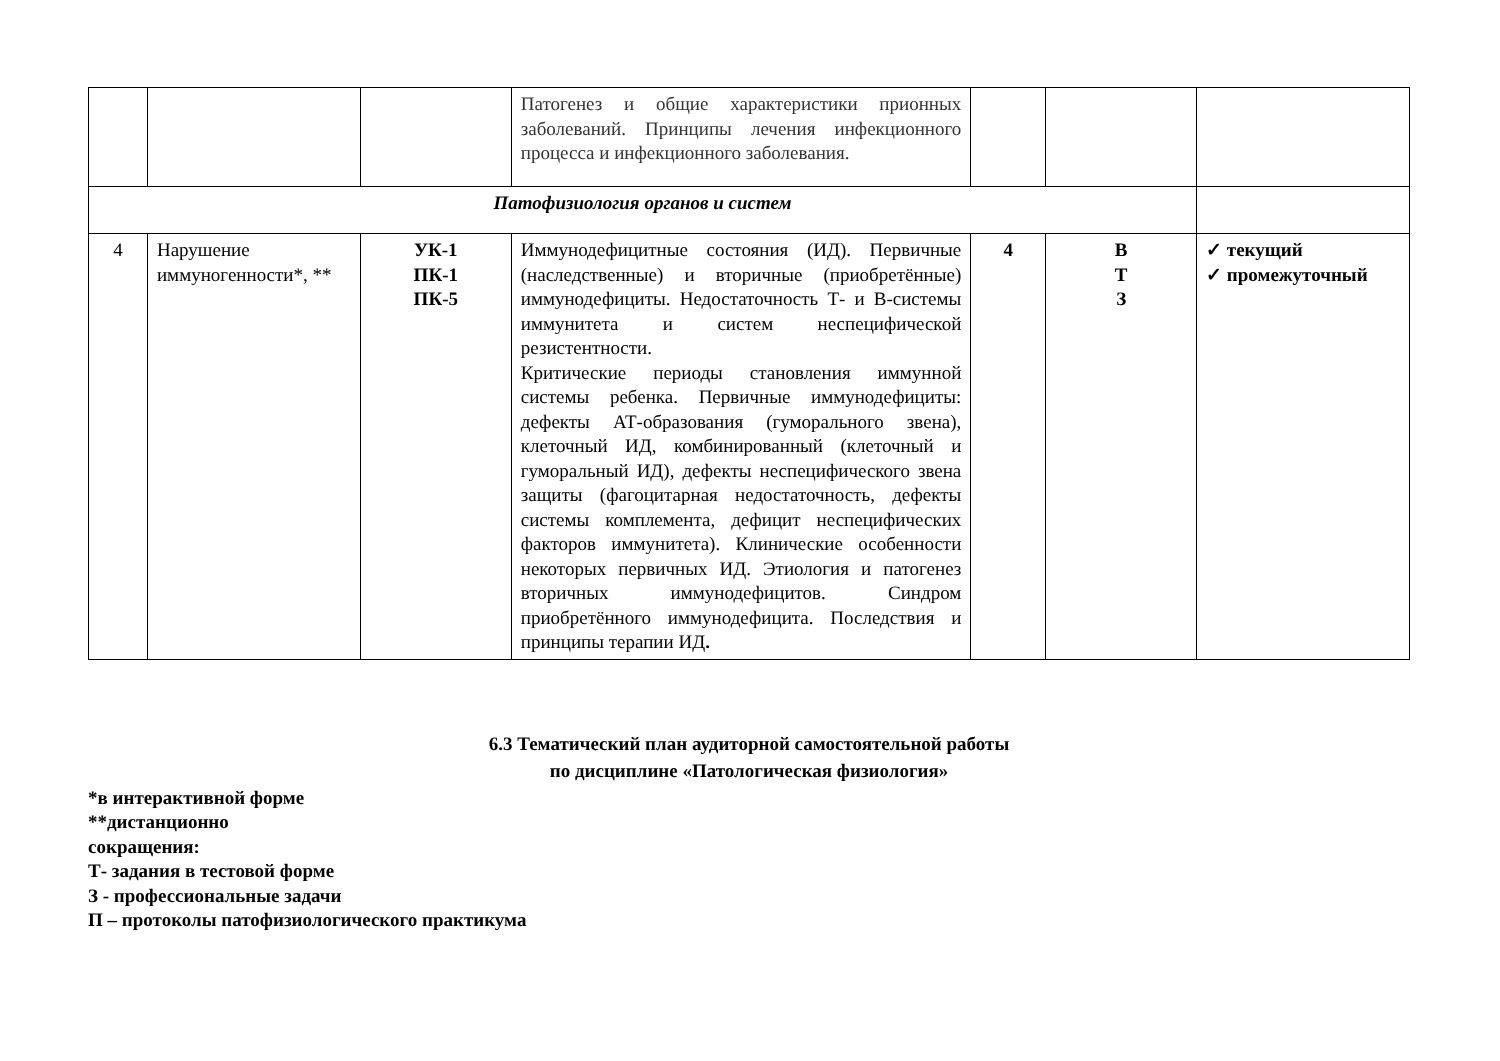| | | | Патогенез и общие характеристики прионных заболеваний. Принципы лечения инфекционного процесса и инфекционного заболевания. | | | |
| Патофизиология органов и систем | | | | | | |
| 4 | Нарушение иммуногенности*, ** | УК-1 ПК-1 ПК-5 | Иммунодефицитные состояния (ИД). Первичные (наследственные) и вторичные (приобретённые) иммунодефициты. Недостаточность Т- и В-системы иммунитета и систем неспецифической резистентности. Критические периоды становления иммунной системы ребенка. Первичные иммунодефициты: дефекты АТ-образования (гуморального звена), клеточный ИД, комбинированный (клеточный и гуморальный ИД), дефекты неспецифического звена защиты (фагоцитарная недостаточность, дефекты системы комплемента, дефицит неспецифических факторов иммунитета). Клинические особенности некоторых первичных ИД. Этиология и патогенез вторичных иммунодефицитов. Синдром приобретённого иммунодефицита. Последствия и принципы терапии ИД . | 4 | В Т З | ✓ текущий ✓ промежуточный |
6.3 Тематический план аудиторной самостоятельной работы
по дисциплине «Патологическая физиология»
*в интерактивной форме
**дистанционно
сокращения:
Т- задания в тестовой форме
З - профессиональные задачи
П – протоколы патофизиологического практикума